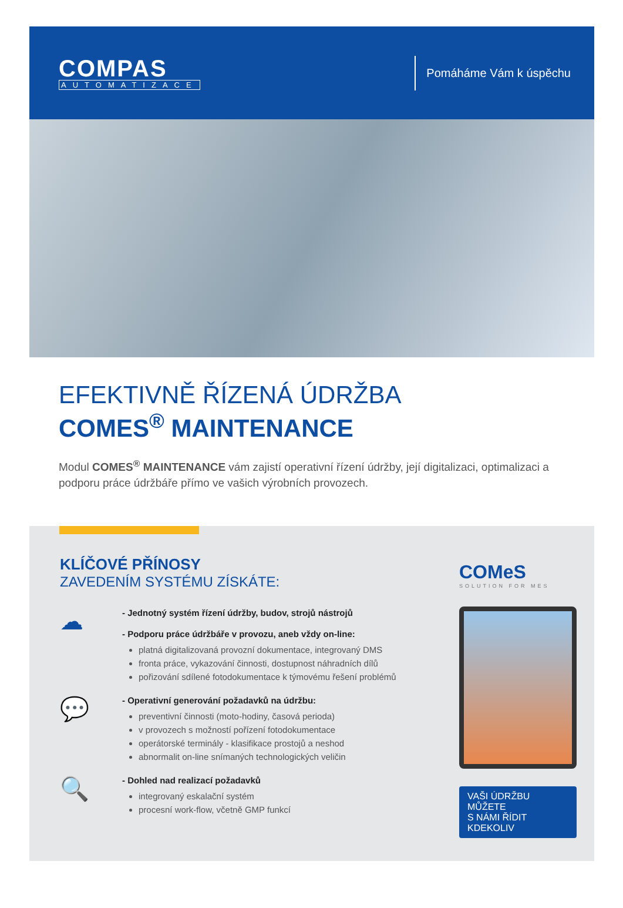COMPAS
AUTOMATIZACE
Pomáháme Vám k úspěchu
EFEKTIVNĚ ŘÍZENÁ ÚDRŽBA
COMES<sup>®</sup> MAINTENANCE
Modul COMES<sup>®</sup> MAINTENANCE vám zajistí operativní řízení údržby, její digitalizaci, optimalizaci a podporu práce údržbáře přímo ve vašich výrobních provozech.
KLÍČOVÉ PŘÍNOSY
ZAVEDENÍM SYSTÉMU ZÍSKÁTE:
☁
- Jednotný systém řízení údržby, budov, strojů nástrojů
- Podporu práce údržbáře v provozu, aneb vždy on-line:
platná digitalizovaná provozní dokumentace, integrovaný DMS
fronta práce, vykazování činnosti, dostupnost náhradních dílů
pořizování sdílené fotodokumentace k týmovému řešení problémů
💬
- Operativní generování požadavků na údržbu:
preventivní činnosti (moto-hodiny, časová perioda)
v provozech s možností pořízení fotodokumentace
operátorské terminály - klasifikace prostojů a neshod
abnormalit on-line snímaných technologických veličin
🔍
- Dohled nad realizací požadavků
integrovaný eskalační systém
procesní work-flow, včetně GMP funkcí
COMeS
SOLUTION FOR MES
VAŠI ÚDRŽBU MŮŽETE
S NÁMI ŘÍDIT KDEKOLIV